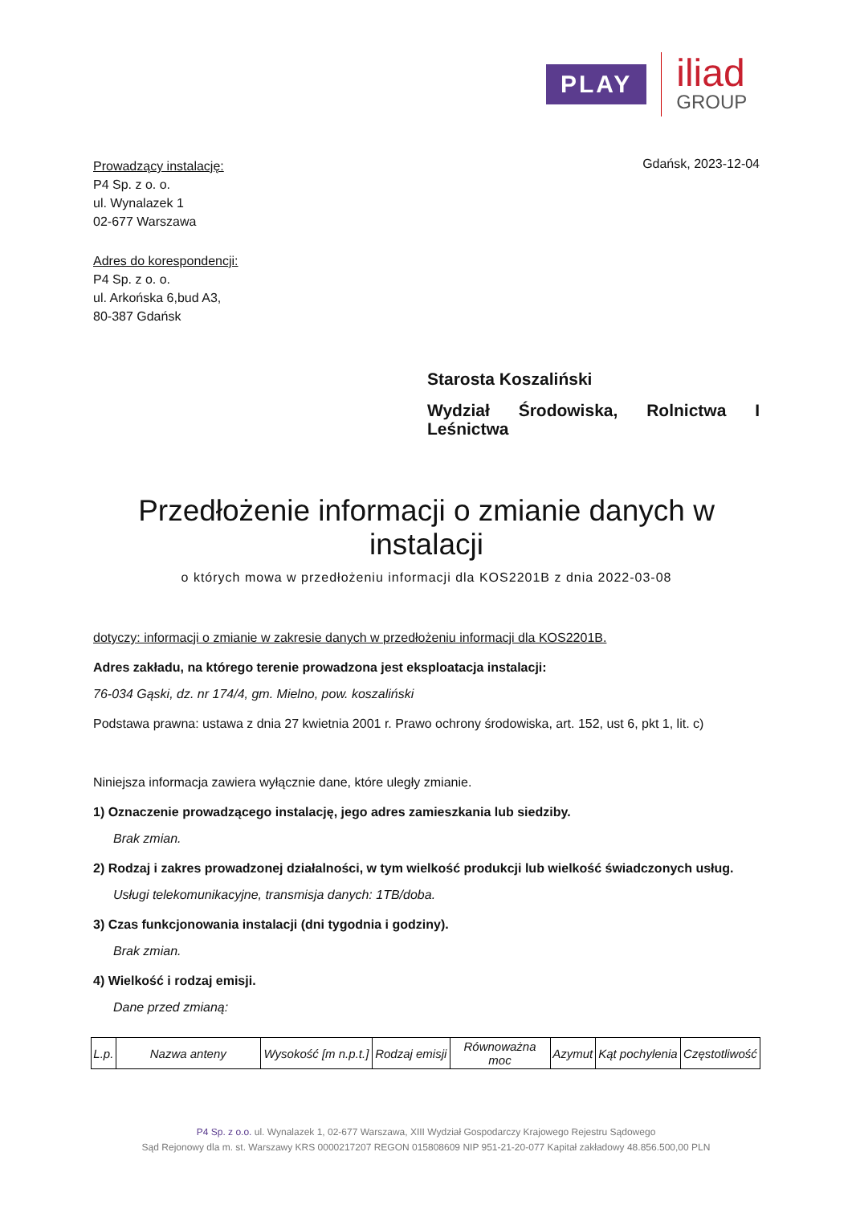PLAY
iliad
GROUP
Gdańsk, 2023-12-04
Prowadzący instalację:
P4 Sp. z o. o.
ul. Wynalazek 1
02-677 Warszawa
Adres do korespondencji:
P4 Sp. z o. o.
ul. Arkońska 6,bud A3,
80-387 Gdańsk
Starosta Koszaliński
Wydział Środowiska, Rolnictwa I
Leśnictwa
Przedłożenie informacji o zmianie danych w instalacji
o których mowa w przedłożeniu informacji dla KOS2201B z dnia 2022-03-08
dotyczy: informacji o zmianie w zakresie danych w przedłożeniu informacji dla KOS2201B.
Adres zakładu, na którego terenie prowadzona jest eksploatacja instalacji:
76-034 Gąski, dz. nr 174/4, gm. Mielno, pow. koszaliński
Podstawa prawna: ustawa z dnia 27 kwietnia 2001 r. Prawo ochrony środowiska, art. 152, ust 6, pkt 1, lit. c)
Niniejsza informacja zawiera wyłącznie dane, które uległy zmianie.
1) Oznaczenie prowadzącego instalację, jego adres zamieszkania lub siedziby.
Brak zmian.
2) Rodzaj i zakres prowadzonej działalności, w tym wielkość produkcji lub wielkość świadczonych usług.
Usługi telekomunikacyjne, transmisja danych: 1TB/doba.
3) Czas funkcjonowania instalacji (dni tygodnia i godziny).
Brak zmian.
4) Wielkość i rodzaj emisji.
Dane przed zmianą:
| L.p. | Nazwa anteny | Wysokość [m n.p.t.] | Rodzaj emisji | Równoważna moc | Azymut | Kąt pochylenia | Częstotliwość |
| --- | --- | --- | --- | --- | --- | --- | --- |
P4 Sp. z o.o. ul. Wynalazek 1, 02-677 Warszawa, XIII Wydział Gospodarczy Krajowego Rejestru Sądowego
Sąd Rejonowy dla m. st. Warszawy KRS 0000217207 REGON 015808609 NIP 951-21-20-077 Kapitał zakładowy 48.856.500,00 PLN